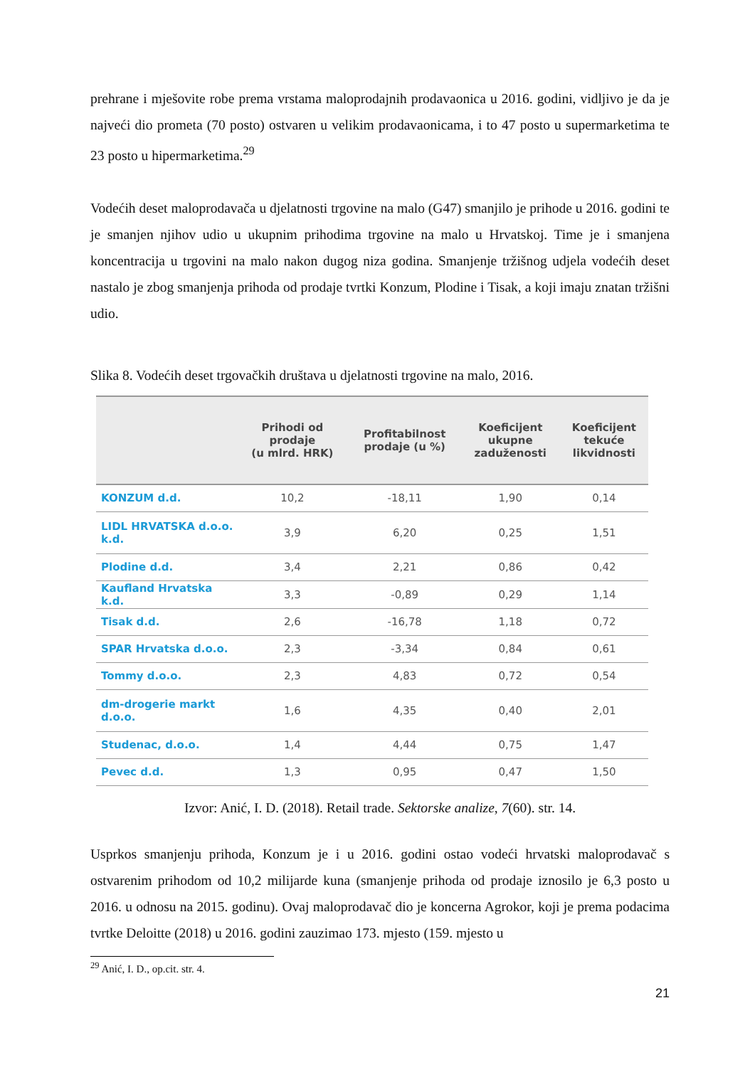prehrane i mješovite robe prema vrstama maloprodajnih prodavaonica u 2016. godini, vidljivo je da je najveći dio prometa (70 posto) ostvaren u velikim prodavaonicama, i to 47 posto u supermarketima te 23 posto u hipermarketima.<sup>29</sup>
Vodećih deset maloprodavača u djelatnosti trgovine na malo (G47) smanjilo je prihode u 2016. godini te je smanjen njihov udio u ukupnim prihodima trgovine na malo u Hrvatskoj. Time je i smanjena koncentracija u trgovini na malo nakon dugog niza godina. Smanjenje tržišnog udjela vodećih deset nastalo je zbog smanjenja prihoda od prodaje tvrtki Konzum, Plodine i Tisak, a koji imaju znatan tržišni udio.
Slika 8. Vodećih deset trgovačkih društava u djelatnosti trgovine na malo, 2016.
| | Prihodi od prodaje (u mlrd. HRK) | Profitabilnost prodaje (u %) | Koeficijent ukupne zaduženosti | Koeficijent tekuće likvidnosti |
| --- | --- | --- | --- | --- |
| KONZUM d.d. | 10,2 | -18,11 | 1,90 | 0,14 |
| LIDL HRVATSKA d.o.o. k.d. | 3,9 | 6,20 | 0,25 | 1,51 |
| Plodine d.d. | 3,4 | 2,21 | 0,86 | 0,42 |
| Kaufland Hrvatska k.d. | 3,3 | -0,89 | 0,29 | 1,14 |
| Tisak d.d. | 2,6 | -16,78 | 1,18 | 0,72 |
| SPAR Hrvatska d.o.o. | 2,3 | -3,34 | 0,84 | 0,61 |
| Tommy d.o.o. | 2,3 | 4,83 | 0,72 | 0,54 |
| dm-drogerie markt d.o.o. | 1,6 | 4,35 | 0,40 | 2,01 |
| Studenac, d.o.o. | 1,4 | 4,44 | 0,75 | 1,47 |
| Pevec d.d. | 1,3 | 0,95 | 0,47 | 1,50 |
Izvor: Anić, I. D. (2018). Retail trade. Sektorske analize, 7(60). str. 14.
Usprkos smanjenju prihoda, Konzum je i u 2016. godini ostao vodeći hrvatski maloprodavač s ostvarenim prihodom od 10,2 milijarde kuna (smanjenje prihoda od prodaje iznosilo je 6,3 posto u 2016. u odnosu na 2015. godinu). Ovaj maloprodavač dio je koncerna Agrokor, koji je prema podacima tvrtke Deloitte (2018) u 2016. godini zauzimao 173. mjesto (159. mjesto u
<sup>29</sup> Anić, I. D., op.cit. str. 4.
21